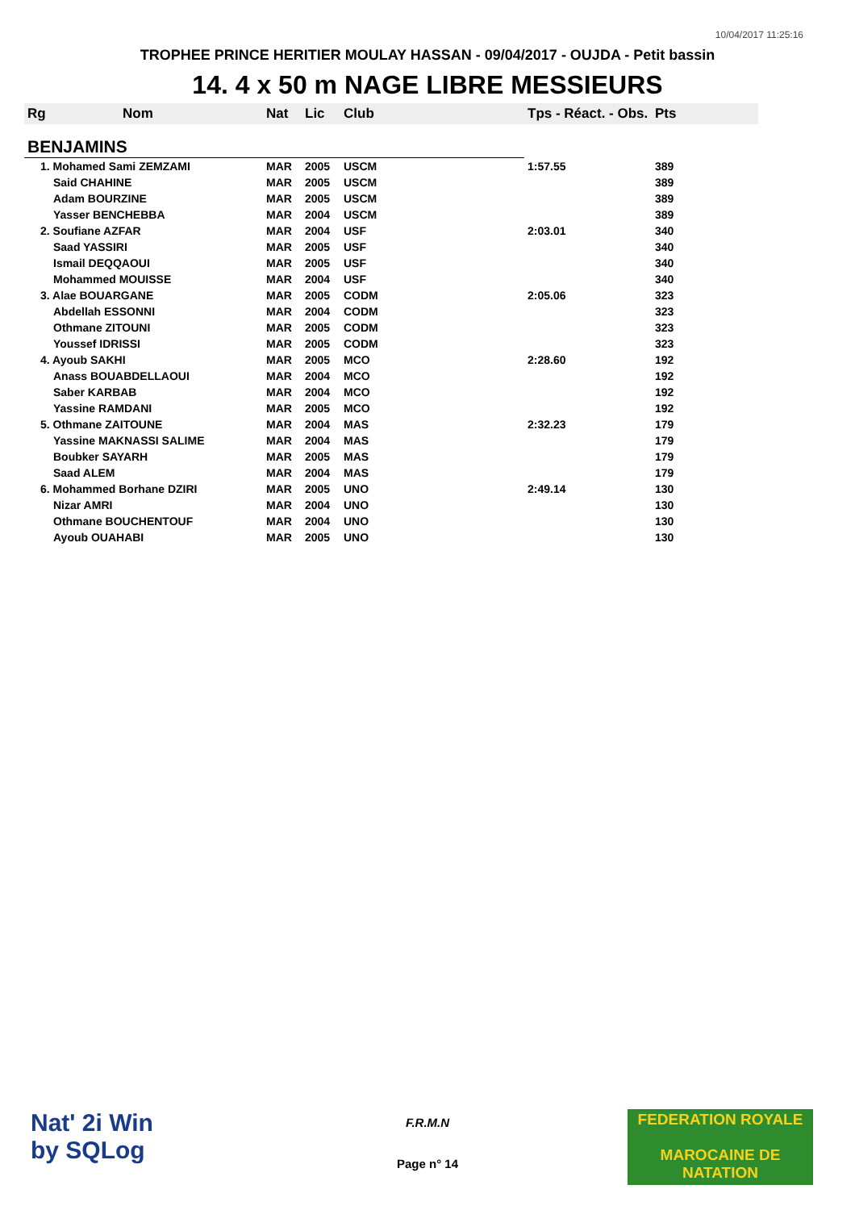10/04/2017 11:25:16
TROPHEE PRINCE HERITIER MOULAY HASSAN - 09/04/2017 - OUJDA - Petit bassin
14. 4 x 50 m NAGE LIBRE MESSIEURS
| Rg | Nom | Nat | Lic | Club | Tps - Réact. - Obs. | Pts |
| --- | --- | --- | --- | --- | --- | --- |
| BENJAMINS | | | | | | |
| 1. Mohamed Sami ZEMZAMI | | MAR | 2005 | USCM | 1:57.55 | 389 |
| Said CHAHINE | | MAR | 2005 | USCM | | 389 |
| Adam BOURZINE | | MAR | 2005 | USCM | | 389 |
| Yasser BENCHEBBA | | MAR | 2004 | USCM | | 389 |
| 2. Soufiane AZFAR | | MAR | 2004 | USF | 2:03.01 | 340 |
| Saad YASSIRI | | MAR | 2005 | USF | | 340 |
| Ismail DEQQAOUI | | MAR | 2005 | USF | | 340 |
| Mohammed MOUISSE | | MAR | 2004 | USF | | 340 |
| 3. Alae BOUARGANE | | MAR | 2005 | CODM | 2:05.06 | 323 |
| Abdellah ESSONNI | | MAR | 2004 | CODM | | 323 |
| Othmane ZITOUNI | | MAR | 2005 | CODM | | 323 |
| Youssef IDRISSI | | MAR | 2005 | CODM | | 323 |
| 4. Ayoub SAKHI | | MAR | 2005 | MCO | 2:28.60 | 192 |
| Anass BOUABDELLAOUI | | MAR | 2004 | MCO | | 192 |
| Saber KARBAB | | MAR | 2004 | MCO | | 192 |
| Yassine RAMDANI | | MAR | 2005 | MCO | | 192 |
| 5. Othmane ZAITOUNE | | MAR | 2004 | MAS | 2:32.23 | 179 |
| Yassine MAKNASSI SALIME | | MAR | 2004 | MAS | | 179 |
| Boubker SAYARH | | MAR | 2005 | MAS | | 179 |
| Saad ALEM | | MAR | 2004 | MAS | | 179 |
| 6. Mohammed Borhane DZIRI | | MAR | 2005 | UNO | 2:49.14 | 130 |
| Nizar AMRI | | MAR | 2004 | UNO | | 130 |
| Othmane BOUCHENTOUF | | MAR | 2004 | UNO | | 130 |
| Ayoub OUAHABI | | MAR | 2005 | UNO | | 130 |
Nat' 2i Win
by SQLog
F.R.M.N
Page n° 14
FEDERATION ROYALE
MAROCAINE DE NATATION